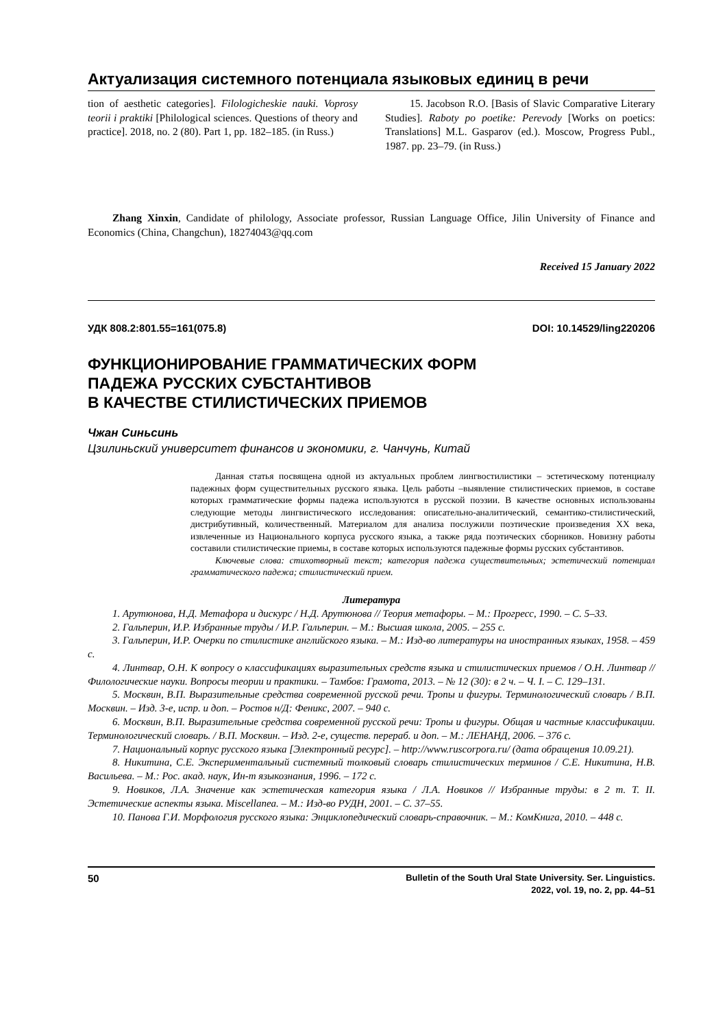Актуализация системного потенциала языковых единиц в речи
tion of aesthetic categories]. Filologicheskie nauki. Voprosy teorii i praktiki [Philological sciences. Questions of theory and practice]. 2018, no. 2 (80). Part 1, pp. 182–185. (in Russ.)
15. Jacobson R.O. [Basis of Slavic Comparative Literary Studies]. Raboty po poetike: Perevody [Works on poetics: Translations] M.L. Gasparov (ed.). Moscow, Progress Publ., 1987. pp. 23–79. (in Russ.)
Zhang Xinxin, Candidate of philology, Associate professor, Russian Language Office, Jilin University of Finance and Economics (China, Changchun), 18274043@qq.com
Received 15 January 2022
УДК 808.2:801.55=161(075.8) DOI: 10.14529/ling220206
ФУНКЦИОНИРОВАНИЕ ГРАММАТИЧЕСКИХ ФОРМ
ПАДЕЖА РУССКИХ СУБСТАНТИВОВ
В КАЧЕСТВЕ СТИЛИСТИЧЕСКИХ ПРИЕМОВ
Чжан Синьсинь
Цзилиньский университет финансов и экономики, г. Чанчунь, Китай
Данная статья посвящена одной из актуальных проблем лингвостилистики – эстетическому потенциалу падежных форм существительных русского языка. Цель работы –выявление стилистических приемов, в составе которых грамматические формы падежа используются в русской поэзии. В качестве основных использованы следующие методы лингвистического исследования: описательно-аналитический, семантико-стилистический, дистрибутивный, количественный. Материалом для анализа послужили поэтические произведения XX века, извлеченные из Национального корпуса русского языка, а также ряда поэтических сборников. Новизну работы составили стилистические приемы, в составе которых используются падежные формы русских субстантивов.
Ключевые слова: стихотворный текст; категория падежа существительных; эстетический потенциал грамматического падежа; стилистический прием.
Литература
1. Арутюнова, Н.Д. Метафора и дискурс / Н.Д. Арутюнова // Теория метафоры. – М.: Прогресс, 1990. – С. 5–33.
2. Гальперин, И.Р. Избранные труды / И.Р. Гальперин. – М.: Высшая школа, 2005. – 255 с.
3. Гальперин, И.Р. Очерки по стилистике английского языка. – М.: Изд-во литературы на иностранных языках, 1958. – 459 с.
4. Линтвар, О.Н. К вопросу о классификациях выразительных средств языка и стилистических приемов / О.Н. Линтвар // Филологические науки. Вопросы теории и практики. – Тамбов: Грамота, 2013. – № 12 (30): в 2 ч. – Ч. I. – С. 129–131.
5. Москвин, В.П. Выразительные средства современной русской речи. Тропы и фигуры. Терминологический словарь / В.П. Москвин. – Изд. 3-е, испр. и доп. – Ростов н/Д: Феникс, 2007. – 940 с.
6. Москвин, В.П. Выразительные средства современной русской речи: Тропы и фигуры. Общая и частные классификации. Терминологический словарь. / В.П. Москвин. – Изд. 2-е, существ. перераб. и доп. – М.: ЛЕНАНД, 2006. – 376 с.
7. Национальный корпус русского языка [Электронный ресурс]. – http://www.ruscorpora.ru/ (дата обращения 10.09.21).
8. Никитина, С.Е. Экспериментальный системный толковый словарь стилистических терминов / С.Е. Никитина, Н.В. Васильева. – М.: Рос. акад. наук, Ин-т языкознания, 1996. – 172 с.
9. Новиков, Л.А. Значение как эстетическая категория языка / Л.А. Новиков // Избранные труды: в 2 т. Т. II. Эстетические аспекты языка. Miscellanea. – М.: Изд-во РУДН, 2001. – С. 37–55.
10. Панова Г.И. Морфология русского языка: Энциклопедический словарь-справочник. – М.: КомКнига, 2010. – 448 с.
50 Bulletin of the South Ural State University. Ser. Linguistics.
2022, vol. 19, no. 2, pp. 44–51